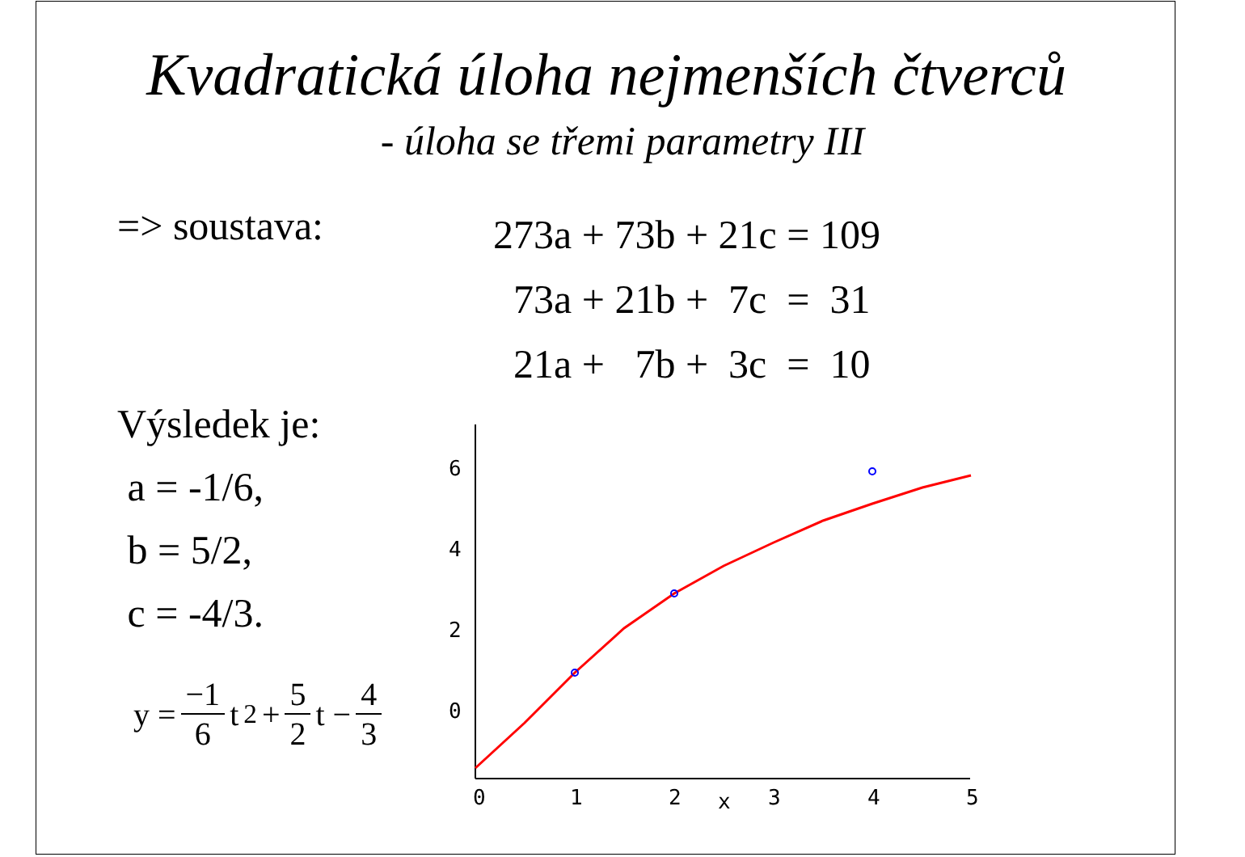Kvadratická úloha nejmenších čtverců
- úloha se třemi parametry III
=> soustava:
273a + 73b + 21c = 109
73a + 21b + 7c = 31
21a + 7b + 3c = 10
Výsledek je:
a = -1/6,
b = 5/2,
c = -4/3.
y = −1 6 t<sup>2</sup> + 5 2 t − 4 3
6
4
2
0
0
1
2
x
3
4
5